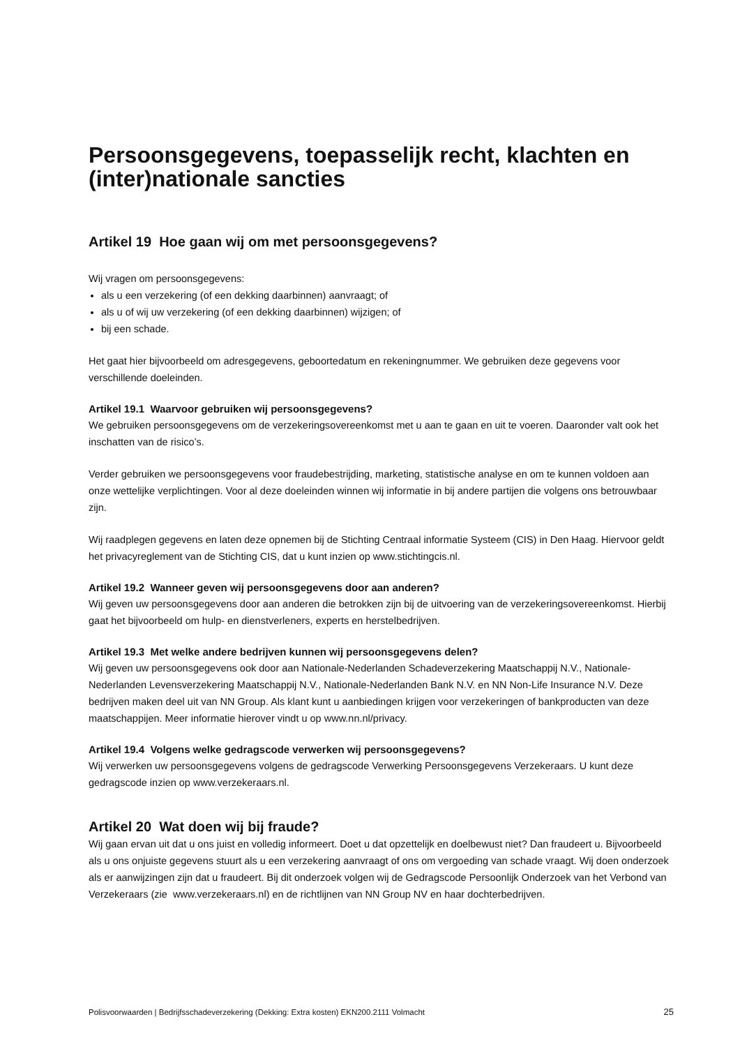Persoonsgegevens, toepasselijk recht, klachten en (inter)nationale sancties
Artikel 19 Hoe gaan wij om met persoonsgegevens?
Wij vragen om persoonsgegevens:
als u een verzekering (of een dekking daarbinnen) aanvraagt; of
als u of wij uw verzekering (of een dekking daarbinnen) wijzigen; of
bij een schade.
Het gaat hier bijvoorbeeld om adresgegevens, geboortedatum en rekeningnummer. We gebruiken deze gegevens voor verschillende doeleinden.
Artikel 19.1 Waarvoor gebruiken wij persoonsgegevens?
We gebruiken persoonsgegevens om de verzekeringsovereenkomst met u aan te gaan en uit te voeren. Daaronder valt ook het inschatten van de risico’s.
Verder gebruiken we persoonsgegevens voor fraudebestrijding, marketing, statistische analyse en om te kunnen voldoen aan onze wettelijke verplichtingen. Voor al deze doeleinden winnen wij informatie in bij andere partijen die volgens ons betrouwbaar zijn.
Wij raadplegen gegevens en laten deze opnemen bij de Stichting Centraal informatie Systeem (CIS) in Den Haag. Hiervoor geldt het privacyreglement van de Stichting CIS, dat u kunt inzien op www.stichtingcis.nl.
Artikel 19.2 Wanneer geven wij persoonsgegevens door aan anderen?
Wij geven uw persoonsgegevens door aan anderen die betrokken zijn bij de uitvoering van de verzekeringsovereenkomst. Hierbij gaat het bijvoorbeeld om hulp- en dienstverleners, experts en herstelbedrijven.
Artikel 19.3 Met welke andere bedrijven kunnen wij persoonsgegevens delen?
Wij geven uw persoonsgegevens ook door aan Nationale-Nederlanden Schadeverzekering Maatschappij N.V., Nationale-Nederlanden Levensverzekering Maatschappij N.V., Nationale-Nederlanden Bank N.V. en NN Non-Life Insurance N.V. Deze bedrijven maken deel uit van NN Group. Als klant kunt u aanbiedingen krijgen voor verzekeringen of bankproducten van deze maatschappijen. Meer informatie hierover vindt u op www.nn.nl/privacy.
Artikel 19.4 Volgens welke gedragscode verwerken wij persoonsgegevens?
Wij verwerken uw persoonsgegevens volgens de gedragscode Verwerking Persoonsgegevens Verzekeraars. U kunt deze gedragscode inzien op www.verzekeraars.nl.
Artikel 20 Wat doen wij bij fraude?
Wij gaan ervan uit dat u ons juist en volledig informeert. Doet u dat opzettelijk en doelbewust niet? Dan fraudeert u. Bijvoorbeeld als u ons onjuiste gegevens stuurt als u een verzekering aanvraagt of ons om vergoeding van schade vraagt. Wij doen onderzoek als er aanwijzingen zijn dat u fraudeert. Bij dit onderzoek volgen wij de Gedragscode Persoonlijk Onderzoek van het Verbond van Verzekeraars (zie www.verzekeraars.nl) en de richtlijnen van NN Group NV en haar dochterbedrijven.
Polisvoorwaarden | Bedrijfsschadeverzekering (Dekking: Extra kosten) EKN200.2111 Volmacht 25